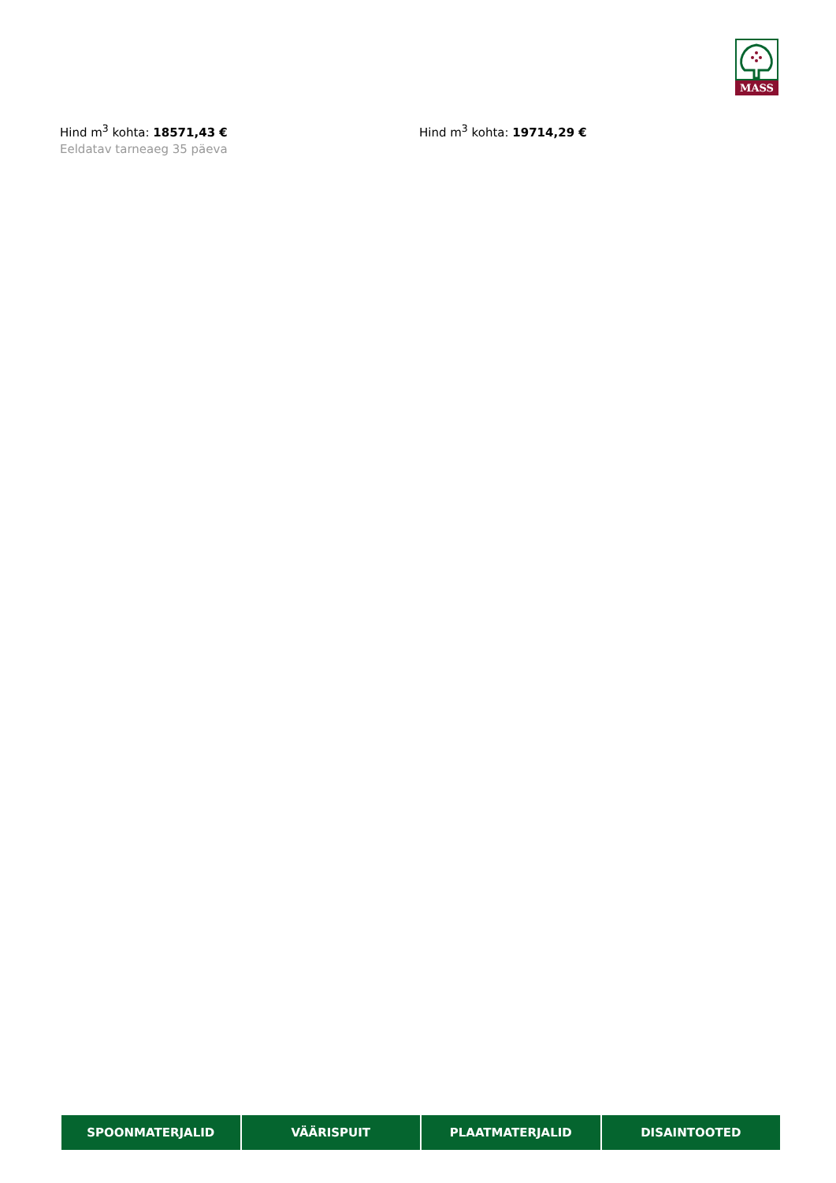MASS
Hind m<sup>3</sup> kohta: 18571,43 €
Eeldatav tarneaeg 35 päeva
Hind m<sup>3</sup> kohta: 19714,29 €
SPOONMATERJALID VÄÄRISPUIT PLAATMATERJALID DISAINTOOTED